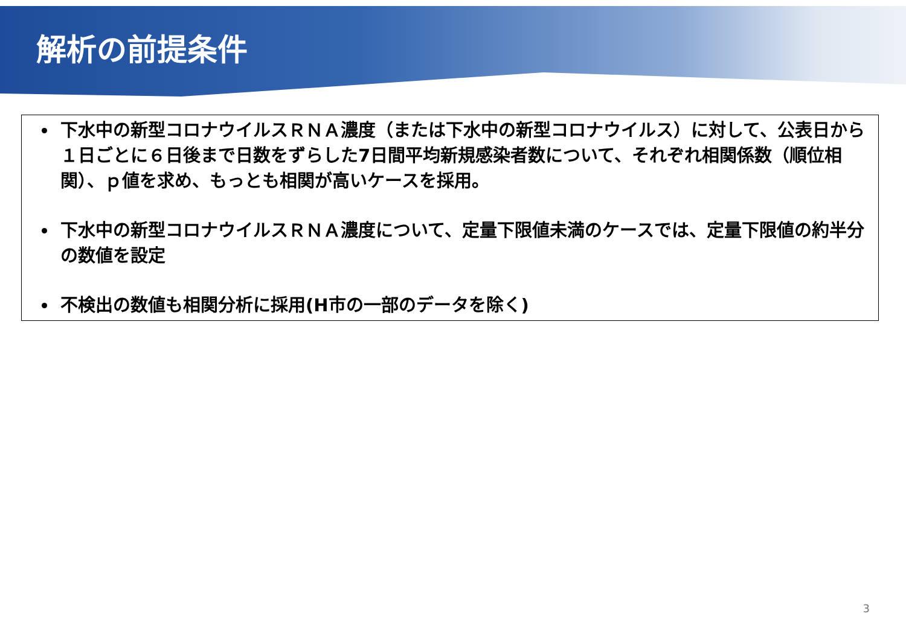解析の前提条件
下水中の新型コロナウイルスＲＮＡ濃度（または下水中の新型コロナウイルス）に対して、公表日から１日ごとに６日後まで日数をずらした7日間平均新規感染者数について、それぞれ相関係数（順位相関）、ｐ値を求め、もっとも相関が高いケースを採用。
下水中の新型コロナウイルスＲＮＡ濃度について、定量下限値未満のケースでは、定量下限値の約半分の数値を設定
不検出の数値も相関分析に採用(H市の一部のデータを除く)
3